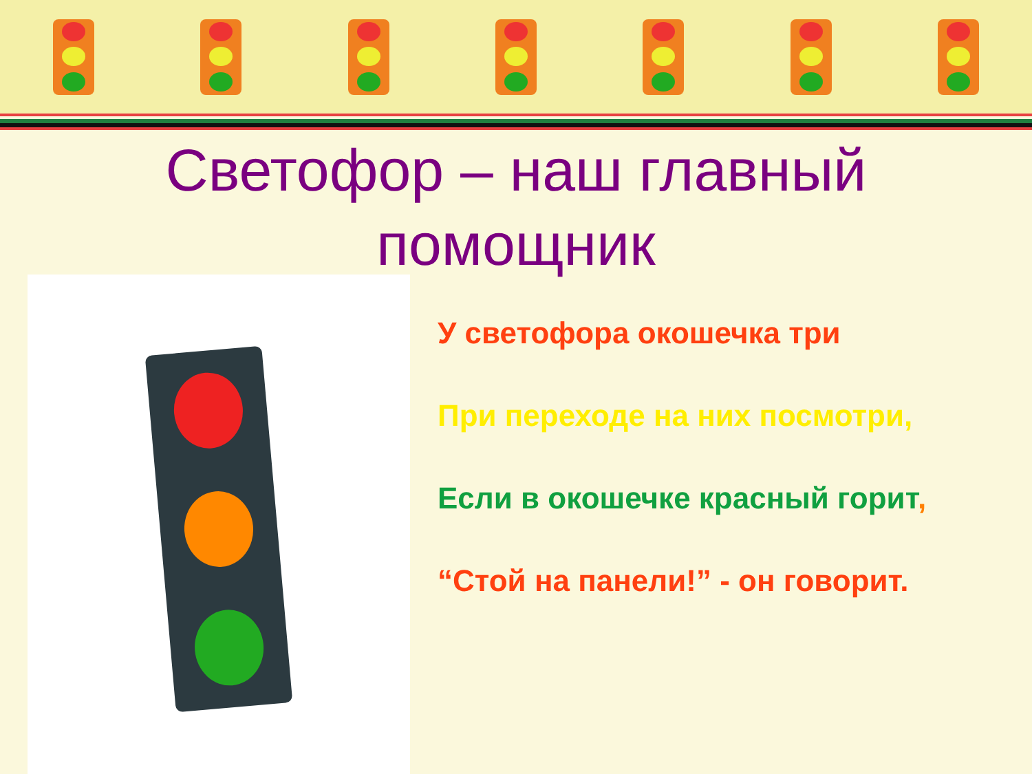Светофор – наш главный
помощник
У светофора окошечка три
При переходе на них посмотри,
Если в окошечке красный горит,
“Стой на панели!” - он говорит.